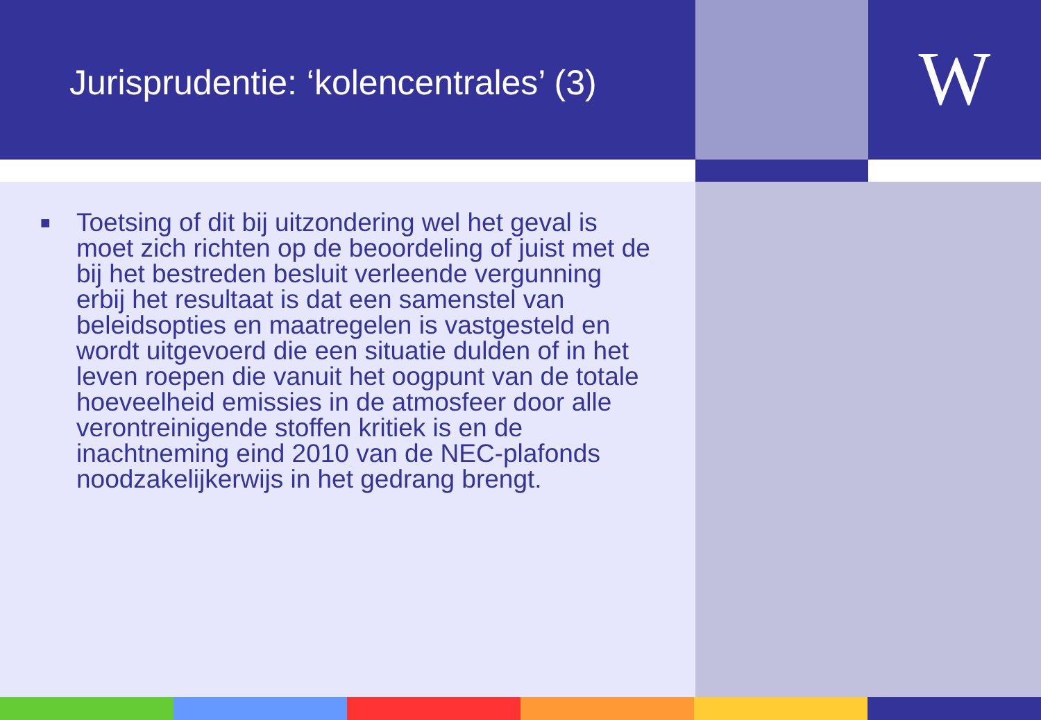Jurisprudentie: ‘kolencentrales’ (3)
W
■
Toetsing of dit bij uitzondering wel het geval is moet zich richten op de beoordeling of juist met de bij het bestreden besluit verleende vergunning erbij het resultaat is dat een samenstel van beleidsopties en maatregelen is vastgesteld en wordt uitgevoerd die een situatie dulden of in het leven roepen die vanuit het oogpunt van de totale hoeveelheid emissies in de atmosfeer door alle verontreinigende stoffen kritiek is en de inachtneming eind 2010 van de NEC-plafonds noodzakelijkerwijs in het gedrang brengt.